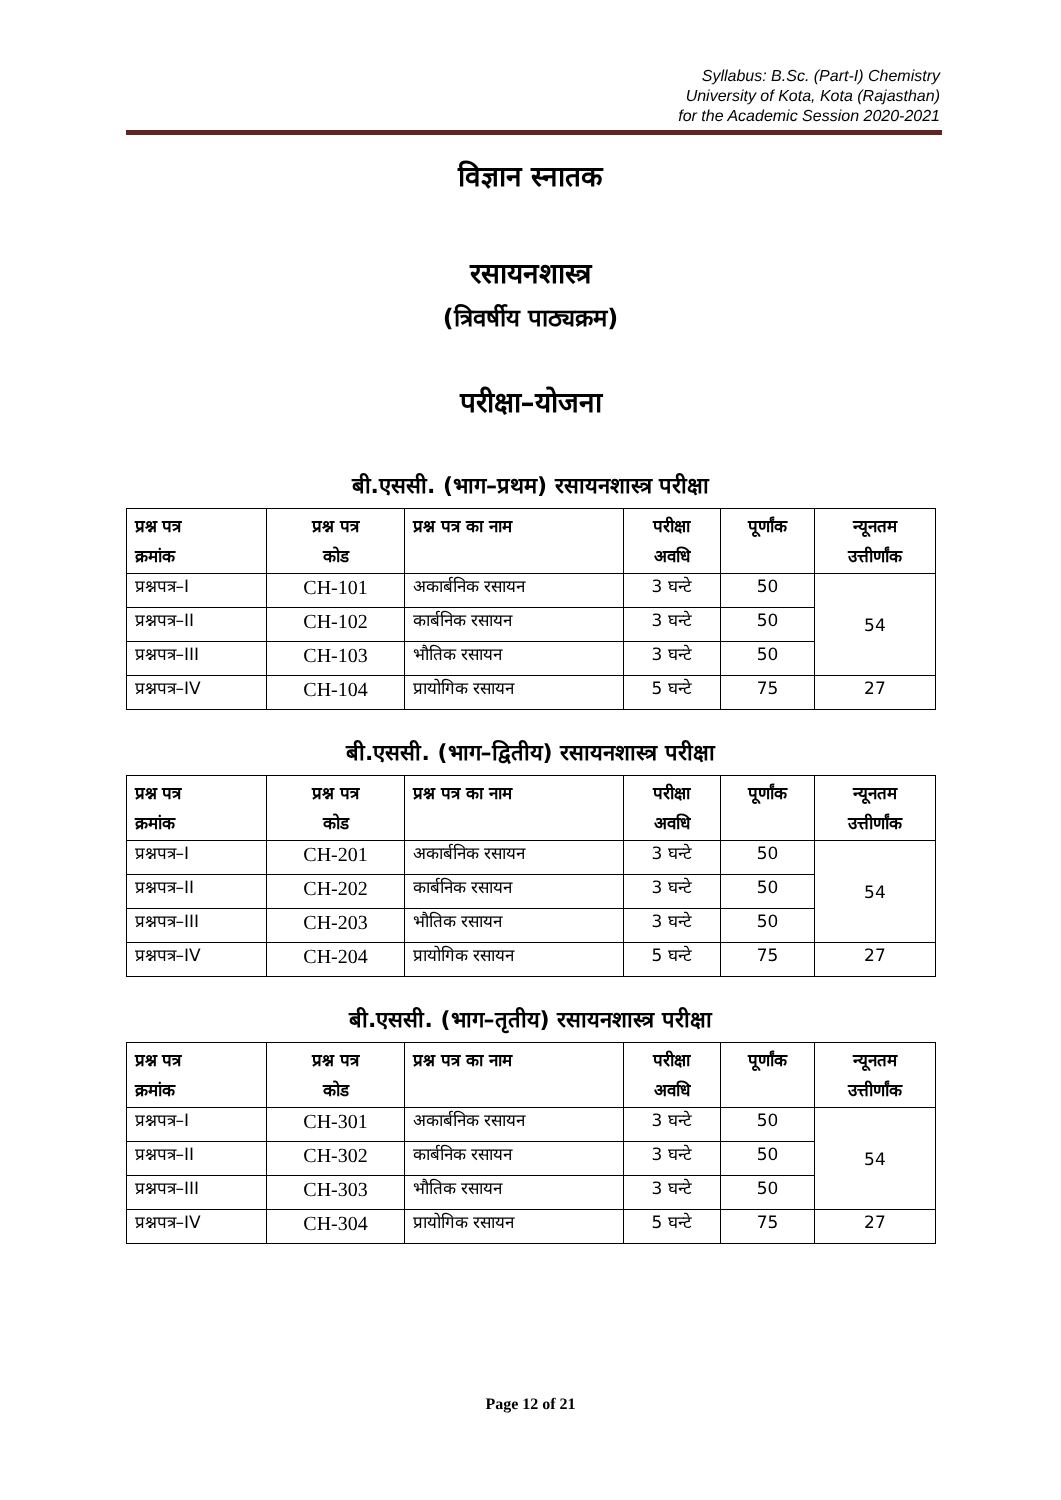Syllabus: B.Sc. (Part-I) Chemistry
University of Kota, Kota (Rajasthan)
for the Academic Session 2020-2021
विज्ञान स्नातक
रसायनशास्त्र
(त्रिवर्षीय पाठ्यक्रम)
परीक्षा–योजना
बी.एससी. (भाग–प्रथम) रसायनशास्त्र परीक्षा
| प्रश्न पत्र क्रमांक | प्रश्न पत्र कोड | प्रश्न पत्र का नाम | परीक्षा अवधि | पूर्णांक | न्यूनतम उत्तीर्णांक |
| --- | --- | --- | --- | --- | --- |
| प्रश्नपत्र–I | CH-101 | अकार्बनिक रसायन | 3 घन्टे | 50 | 54 |
| प्रश्नपत्र–II | CH-102 | कार्बनिक रसायन | 3 घन्टे | 50 | |
| प्रश्नपत्र–III | CH-103 | भौतिक रसायन | 3 घन्टे | 50 | |
| प्रश्नपत्र–IV | CH-104 | प्रायोगिक रसायन | 5 घन्टे | 75 | 27 |
बी.एससी. (भाग–द्वितीय) रसायनशास्त्र परीक्षा
| प्रश्न पत्र क्रमांक | प्रश्न पत्र कोड | प्रश्न पत्र का नाम | परीक्षा अवधि | पूर्णांक | न्यूनतम उत्तीर्णांक |
| --- | --- | --- | --- | --- | --- |
| प्रश्नपत्र–I | CH-201 | अकार्बनिक रसायन | 3 घन्टे | 50 | 54 |
| प्रश्नपत्र–II | CH-202 | कार्बनिक रसायन | 3 घन्टे | 50 | |
| प्रश्नपत्र–III | CH-203 | भौतिक रसायन | 3 घन्टे | 50 | |
| प्रश्नपत्र–IV | CH-204 | प्रायोगिक रसायन | 5 घन्टे | 75 | 27 |
बी.एससी. (भाग–तृतीय) रसायनशास्त्र परीक्षा
| प्रश्न पत्र क्रमांक | प्रश्न पत्र कोड | प्रश्न पत्र का नाम | परीक्षा अवधि | पूर्णांक | न्यूनतम उत्तीर्णांक |
| --- | --- | --- | --- | --- | --- |
| प्रश्नपत्र–I | CH-301 | अकार्बनिक रसायन | 3 घन्टे | 50 | 54 |
| प्रश्नपत्र–II | CH-302 | कार्बनिक रसायन | 3 घन्टे | 50 | |
| प्रश्नपत्र–III | CH-303 | भौतिक रसायन | 3 घन्टे | 50 | |
| प्रश्नपत्र–IV | CH-304 | प्रायोगिक रसायन | 5 घन्टे | 75 | 27 |
Page 12 of 21